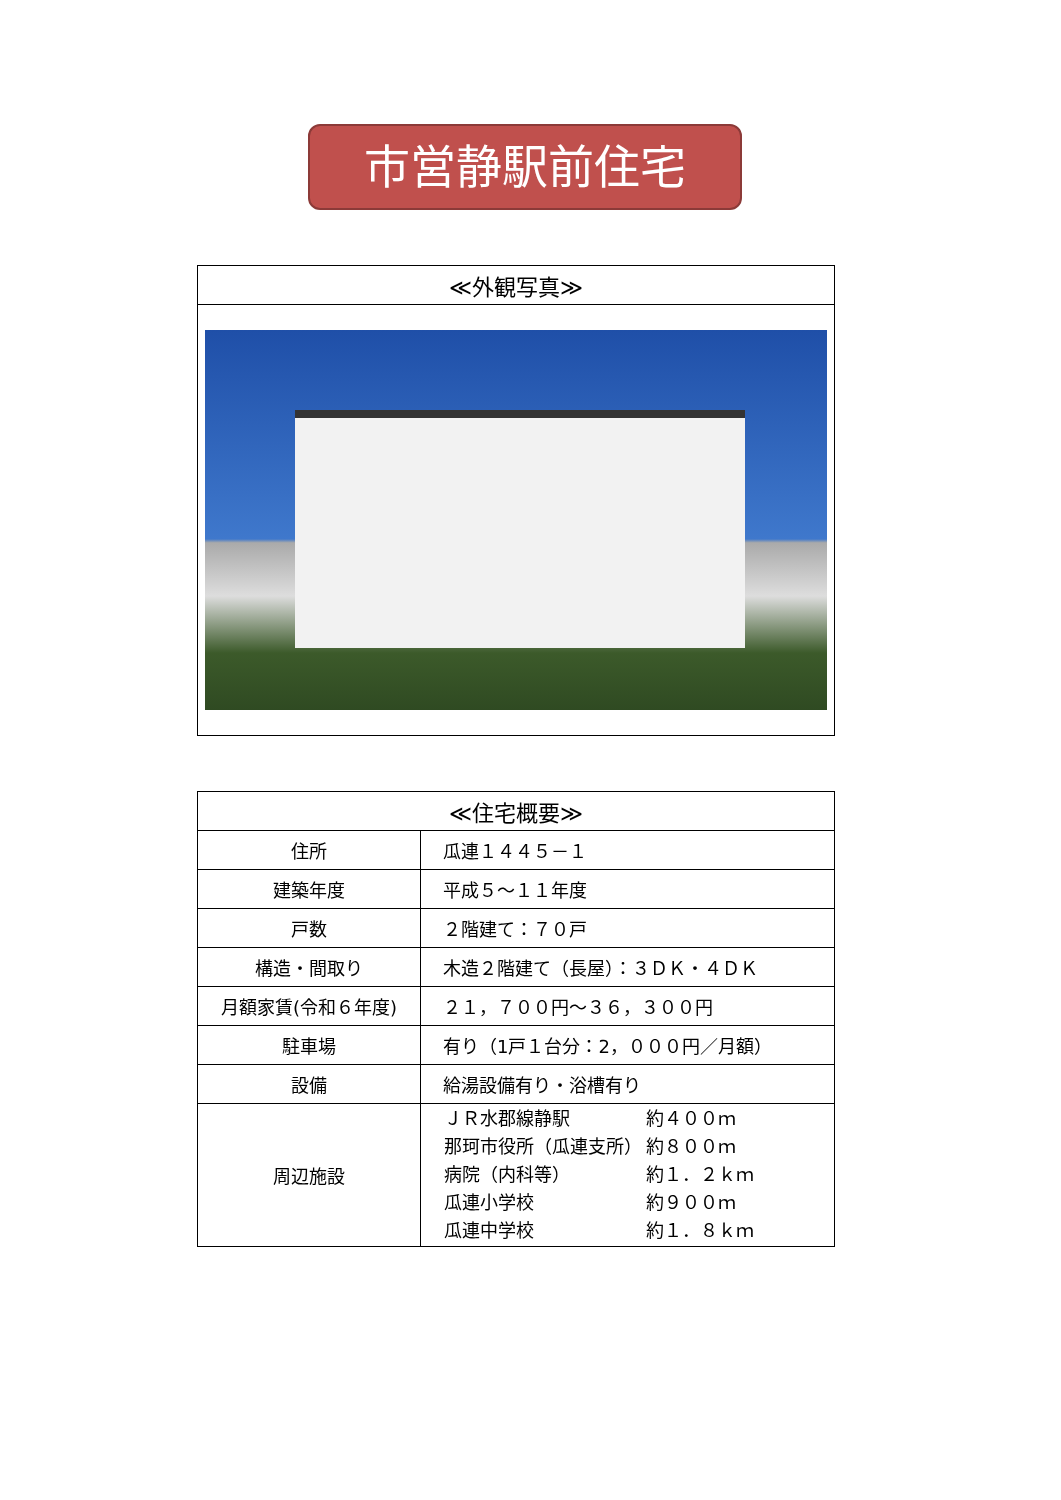市営静駅前住宅
| ≪外観写真≫ |
| --- |
| ≪住宅概要≫ | |
| --- | --- |
| 住所 | 瓜連１４４５－１ |
| 建築年度 | 平成５～１１年度 |
| 戸数 | ２階建て：７０戸 |
| 構造・間取り | 木造２階建て（長屋）：３ＤＫ・４ＤＫ |
| 月額家賃(令和６年度) | ２１，７００円～３６，３００円 |
| 駐車場 | 有り（1戸１台分：2，０００円／月額） |
| 設備 | 給湯設備有り・浴槽有り |
| 周辺施設 | / ＪＲ水郡線静駅 / 約４００ｍ / / 那珂市役所（瓜連支所） / 約８００ｍ / / 病院（内科等） / 約１．２ｋｍ / / 瓜連小学校 / 約９００ｍ / / 瓜連中学校 / 約１．８ｋｍ / |